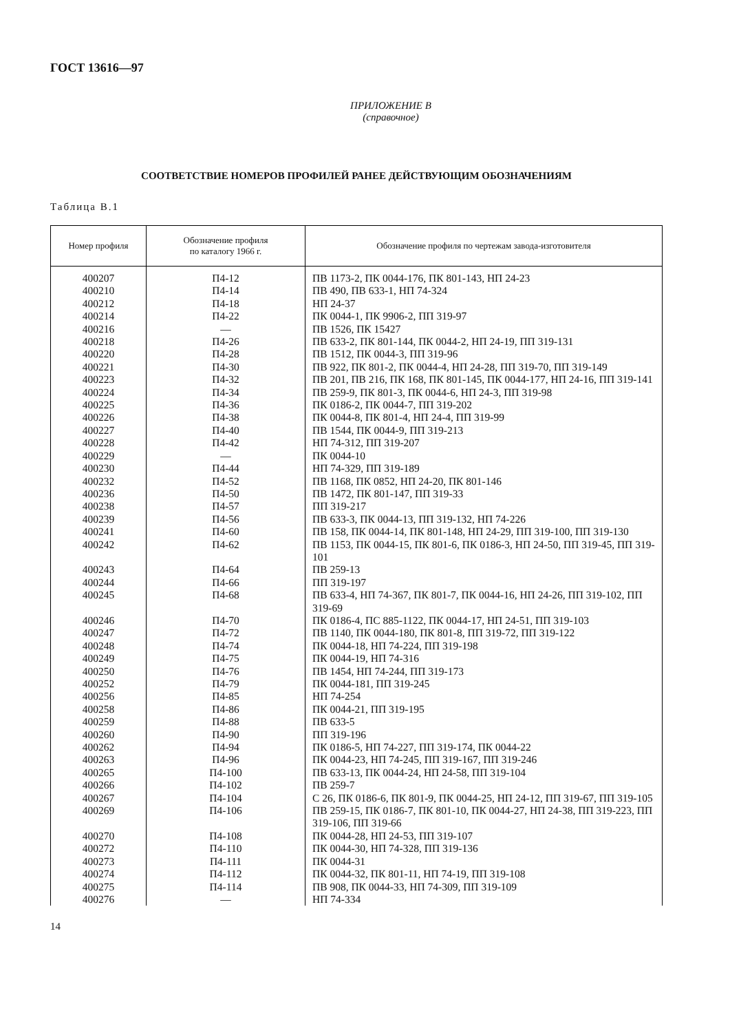ГОСТ 13616—97
ПРИЛОЖЕНИЕ В
(справочное)
СООТВЕТСТВИЕ НОМЕРОВ ПРОФИЛЕЙ РАНЕЕ ДЕЙСТВУЮЩИМ ОБОЗНАЧЕНИЯМ
Таблица В.1
| Номер профиля | Обозначение профиля по каталогу 1966 г. | Обозначение профиля по чертежам завода-изготовителя |
| --- | --- | --- |
| 400207 | П4-12 | ПВ 1173-2, ПК 0044-176, ПК 801-143, НП 24-23 |
| 400210 | П4-14 | ПВ 490, ПВ 633-1, НП 74-324 |
| 400212 | П4-18 | НП 24-37 |
| 400214 | П4-22 | ПК 0044-1, ПК 9906-2, ПП 319-97 |
| 400216 | — | ПВ 1526, ПК 15427 |
| 400218 | П4-26 | ПВ 633-2, ПК 801-144, ПК 0044-2, НП 24-19, ПП 319-131 |
| 400220 | П4-28 | ПВ 1512, ПК 0044-3, ПП 319-96 |
| 400221 | П4-30 | ПВ 922, ПК 801-2, ПК 0044-4, НП 24-28, ПП 319-70, ПП 319-149 |
| 400223 | П4-32 | ПВ 201, ПВ 216, ПК 168, ПК 801-145, ПК 0044-177, НП 24-16, ПП 319-141 |
| 400224 | П4-34 | ПВ 259-9, ПК 801-3, ПК 0044-6, НП 24-3, ПП 319-98 |
| 400225 | П4-36 | ПК 0186-2, ПК 0044-7, ПП 319-202 |
| 400226 | П4-38 | ПК 0044-8, ПК 801-4, НП 24-4, ПП 319-99 |
| 400227 | П4-40 | ПВ 1544, ПК 0044-9, ПП 319-213 |
| 400228 | П4-42 | НП 74-312, ПП 319-207 |
| 400229 | — | ПК 0044-10 |
| 400230 | П4-44 | НП 74-329, ПП 319-189 |
| 400232 | П4-52 | ПВ 1168, ПК 0852, НП 24-20, ПК 801-146 |
| 400236 | П4-50 | ПВ 1472, ПК 801-147, ПП 319-33 |
| 400238 | П4-57 | ПП 319-217 |
| 400239 | П4-56 | ПВ 633-3, ПК 0044-13, ПП 319-132, НП 74-226 |
| 400241 | П4-60 | ПВ 158, ПК 0044-14, ПК 801-148, НП 24-29, ПП 319-100, ПП 319-130 |
| 400242 | П4-62 | ПВ 1153, ПК 0044-15, ПК 801-6, ПК 0186-3, НП 24-50, ПП 319-45, ПП 319-101 |
| 400243 | П4-64 | ПВ 259-13 |
| 400244 | П4-66 | ПП 319-197 |
| 400245 | П4-68 | ПВ 633-4, НП 74-367, ПК 801-7, ПК 0044-16, НП 24-26, ПП 319-102, ПП 319-69 |
| 400246 | П4-70 | ПК 0186-4, ПС 885-1122, ПК 0044-17, НП 24-51, ПП 319-103 |
| 400247 | П4-72 | ПВ 1140, ПК 0044-180, ПК 801-8, ПП 319-72, ПП 319-122 |
| 400248 | П4-74 | ПК 0044-18, НП 74-224, ПП 319-198 |
| 400249 | П4-75 | ПК 0044-19, НП 74-316 |
| 400250 | П4-76 | ПВ 1454, НП 74-244, ПП 319-173 |
| 400252 | П4-79 | ПК 0044-181, ПП 319-245 |
| 400256 | П4-85 | НП 74-254 |
| 400258 | П4-86 | ПК 0044-21, ПП 319-195 |
| 400259 | П4-88 | ПВ 633-5 |
| 400260 | П4-90 | ПП 319-196 |
| 400262 | П4-94 | ПК 0186-5, НП 74-227, ПП 319-174, ПК 0044-22 |
| 400263 | П4-96 | ПК 0044-23, НП 74-245, ПП 319-167, ПП 319-246 |
| 400265 | П4-100 | ПВ 633-13, ПК 0044-24, НП 24-58, ПП 319-104 |
| 400266 | П4-102 | ПВ 259-7 |
| 400267 | П4-104 | С 26, ПК 0186-6, ПК 801-9, ПК 0044-25, НП 24-12, ПП 319-67, ПП 319-105 |
| 400269 | П4-106 | ПВ 259-15, ПК 0186-7, ПК 801-10, ПК 0044-27, НП 24-38, ПП 319-223, ПП 319-106, ПП 319-66 |
| 400270 | П4-108 | ПК 0044-28, НП 24-53, ПП 319-107 |
| 400272 | П4-110 | ПК 0044-30, НП 74-328, ПП 319-136 |
| 400273 | П4-111 | ПК 0044-31 |
| 400274 | П4-112 | ПК 0044-32, ПК 801-11, НП 74-19, ПП 319-108 |
| 400275 | П4-114 | ПВ 908, ПК 0044-33, НП 74-309, ПП 319-109 |
| 400276 | — | НП 74-334 |
14